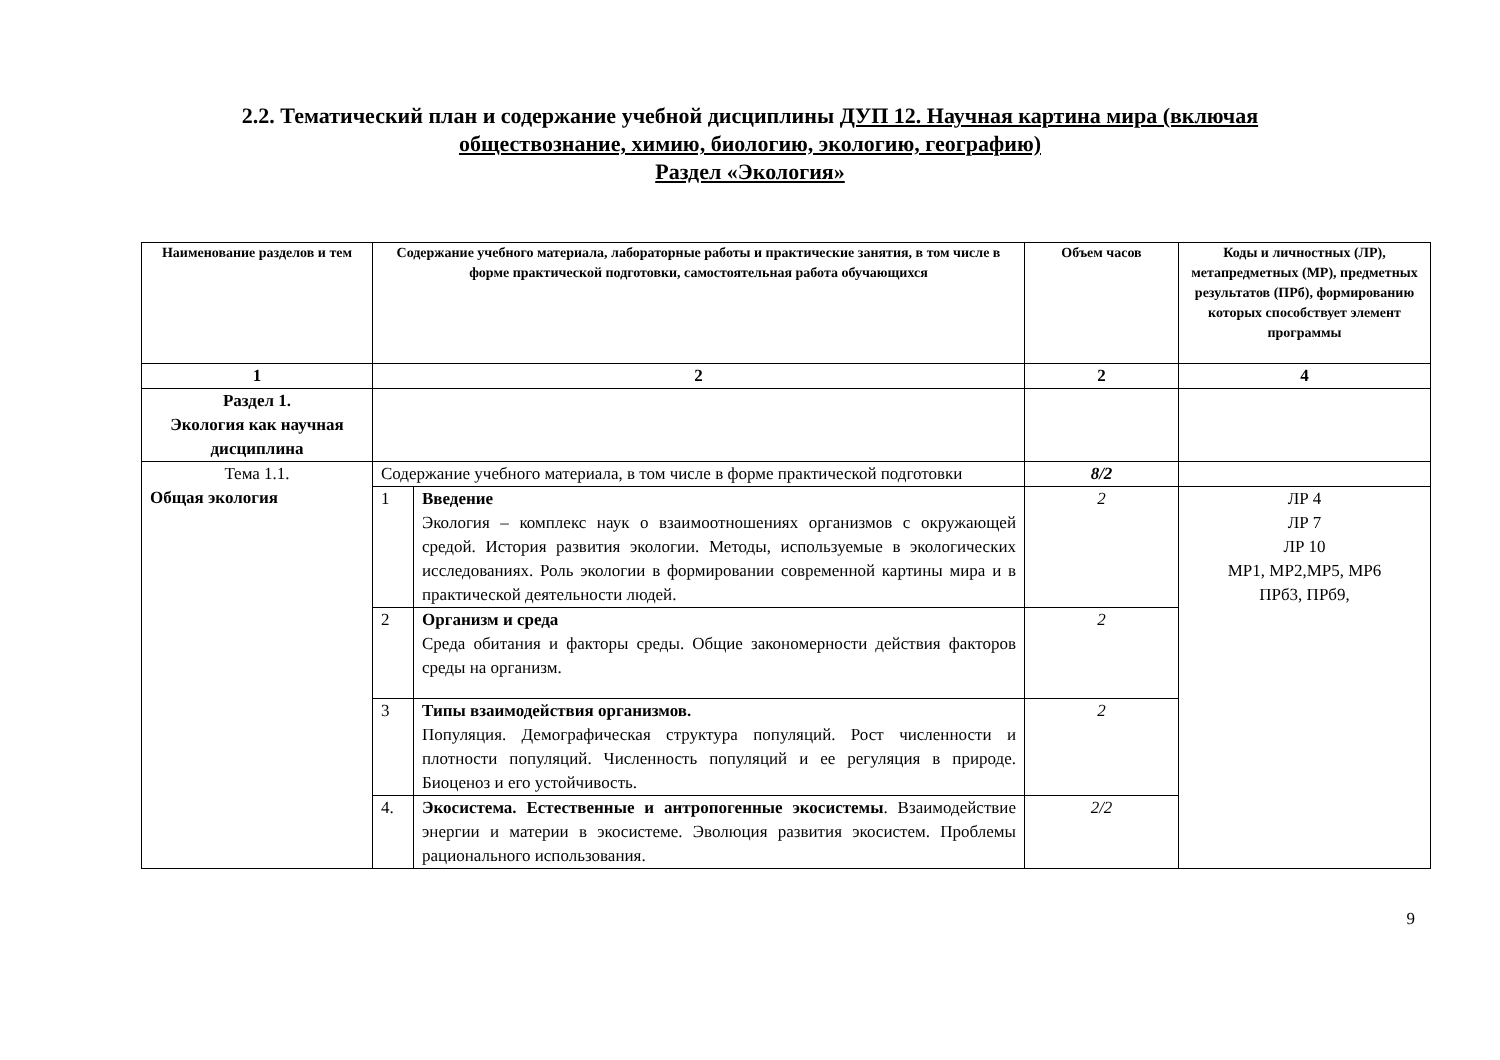2.2. Тематический план и содержание учебной дисциплины ДУП 12. Научная картина мира (включая
обществознание, химию, биологию, экологию, географию)
Раздел «Экология»
| Наименование разделов и тем | Содержание учебного материала, лабораторные работы и практические занятия, в том числе в форме практической подготовки, самостоятельная работа обучающихся | | Объем часов | Коды и личностных (ЛР), метапредметных (МР), предметных результатов (ПРб), формированию которых способствует элемент программы |
| --- | --- | --- | --- | --- |
| 1 | 2 | | 2 | 4 |
| Раздел 1. Экология как научная дисциплина | | | | |
| Тема 1.1. Общая экология | Содержание учебного материала, в том числе в форме практической подготовки | | 8/2 | |
| | 1 | Введение Экология – комплекс наук о взаимоотношениях организмов с окружающей средой. История развития экологии. Методы, используемые в экологических исследованиях. Роль экологии в формировании современной картины мира и в практической деятельности людей. | 2 | ЛР 4 ЛР 7 ЛР 10 МР1, МР2,МР5, МР6 ПРб3, ПРб9, |
| | 2 | Организм и среда Среда обитания и факторы среды. Общие закономерности действия факторов среды на организм. | 2 | |
| | 3 | Типы взаимодействия организмов. Популяция. Демографическая структура популяций. Рост численности и плотности популяций. Численность популяций и ее регуляция в природе. Биоценоз и его устойчивость. | 2 | |
| | 4. | Экосистема. Естественные и антропогенные экосистемы . Взаимодействие энергии и материи в экосистеме. Эволюция развития экосистем. Проблемы рационального использования. | 2/2 | |
9